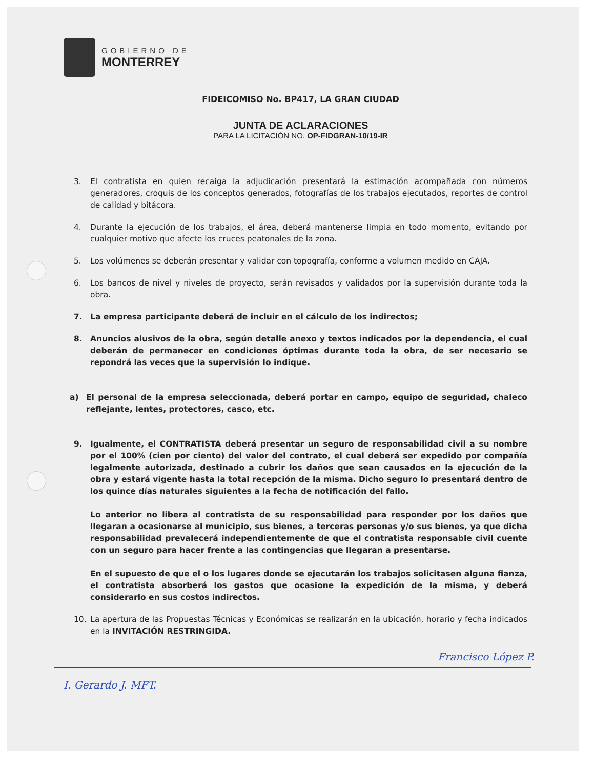GOBIERNO DE
MONTERREY
FIDEICOMISO No. BP417, LA GRAN CIUDAD
JUNTA DE ACLARACIONES
PARA LA LICITACIÓN NO. OP-FIDGRAN-10/19-IR
3. El contratista en quien recaiga la adjudicación presentará la estimación acompañada con números generadores, croquis de los conceptos generados, fotografías de los trabajos ejecutados, reportes de control de calidad y bitácora.
4. Durante la ejecución de los trabajos, el área, deberá mantenerse limpia en todo momento, evitando por cualquier motivo que afecte los cruces peatonales de la zona.
5. Los volúmenes se deberán presentar y validar con topografía, conforme a volumen medido en CAJA.
6. Los bancos de nivel y niveles de proyecto, serán revisados y validados por la supervisión durante toda la obra.
7. La empresa participante deberá de incluir en el cálculo de los indirectos;
8. Anuncios alusivos de la obra, según detalle anexo y textos indicados por la dependencia, el cual deberán de permanecer en condiciones óptimas durante toda la obra, de ser necesario se repondrá las veces que la supervisión lo indique.
a) El personal de la empresa seleccionada, deberá portar en campo, equipo de seguridad, chaleco reflejante, lentes, protectores, casco, etc.
9. Igualmente, el CONTRATISTA deberá presentar un seguro de responsabilidad civil a su nombre por el 100% (cien por ciento) del valor del contrato, el cual deberá ser expedido por compañía legalmente autorizada, destinado a cubrir los daños que sean causados en la ejecución de la obra y estará vigente hasta la total recepción de la misma. Dicho seguro lo presentará dentro de los quince días naturales siguientes a la fecha de notificación del fallo.
Lo anterior no libera al contratista de su responsabilidad para responder por los daños que llegaran a ocasionarse al municipio, sus bienes, a terceras personas y/o sus bienes, ya que dicha responsabilidad prevalecerá independientemente de que el contratista responsable civil cuente con un seguro para hacer frente a las contingencias que llegaran a presentarse.
En el supuesto de que el o los lugares donde se ejecutarán los trabajos solicitasen alguna fianza, el contratista absorberá los gastos que ocasione la expedición de la misma, y deberá considerarlo en sus costos indirectos.
10. La apertura de las Propuestas Técnicas y Económicas se realizarán en la ubicación, horario y fecha indicados en la INVITACIÓN RESTRINGIDA.
Francisco López P.
I. Gerardo J. MFT.